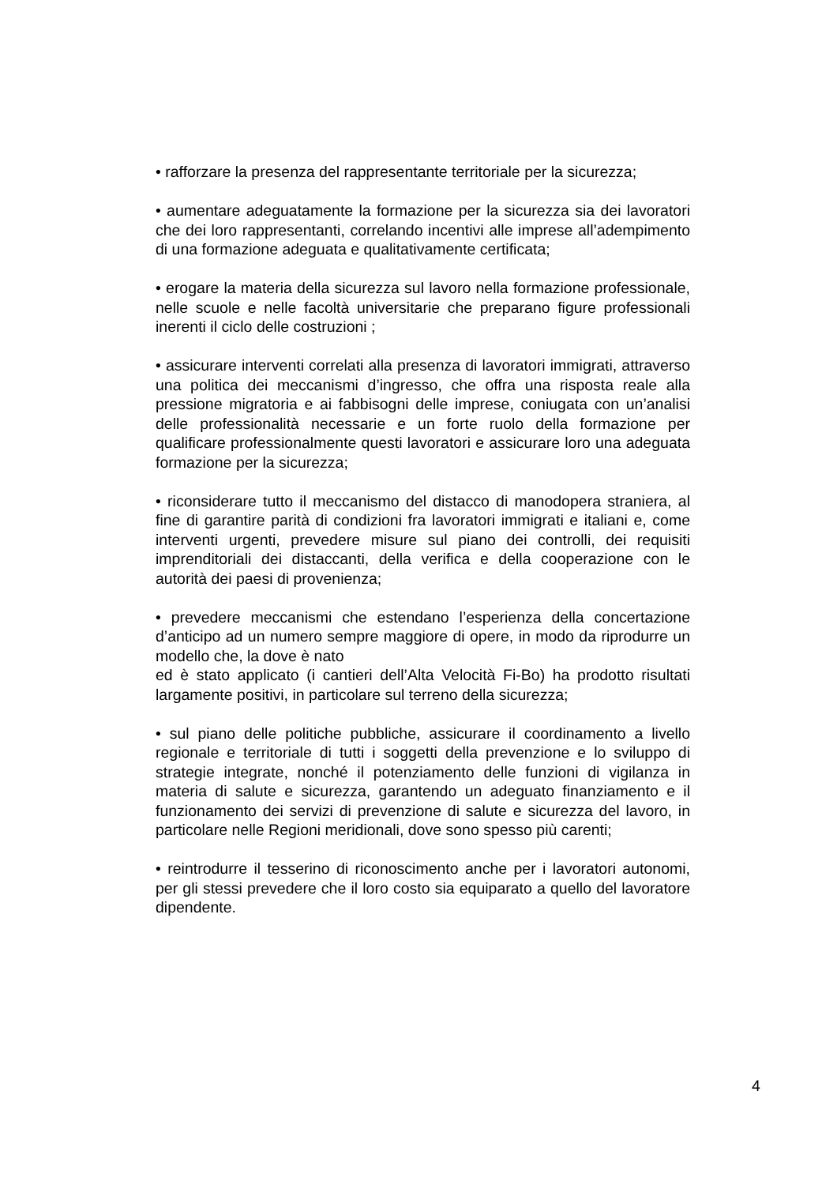• rafforzare la presenza del rappresentante territoriale per la sicurezza;
• aumentare adeguatamente la formazione per la sicurezza sia dei lavoratori che dei loro rappresentanti, correlando incentivi alle imprese all’adempimento di una formazione adeguata e qualitativamente certificata;
• erogare la materia della sicurezza sul lavoro nella formazione professionale, nelle scuole e nelle facoltà universitarie che preparano figure professionali inerenti il ciclo delle costruzioni ;
• assicurare interventi correlati alla presenza di lavoratori immigrati, attraverso una politica dei meccanismi d’ingresso, che offra una risposta reale alla pressione migratoria e ai fabbisogni delle imprese, coniugata con un’analisi delle professionalità necessarie e un forte ruolo della formazione per qualificare professionalmente questi lavoratori e assicurare loro una adeguata formazione per la sicurezza;
• riconsiderare tutto il meccanismo del distacco di manodopera straniera, al fine di garantire parità di condizioni fra lavoratori immigrati e italiani e, come interventi urgenti, prevedere misure sul piano dei controlli, dei requisiti imprenditoriali dei distaccanti, della verifica e della cooperazione con le autorità dei paesi di provenienza;
• prevedere meccanismi che estendano l’esperienza della concertazione d’anticipo ad un numero sempre maggiore di opere, in modo da riprodurre un modello che, la dove è nato
ed è stato applicato (i cantieri dell’Alta Velocità Fi-Bo) ha prodotto risultati largamente positivi, in particolare sul terreno della sicurezza;
• sul piano delle politiche pubbliche, assicurare il coordinamento a livello regionale e territoriale di tutti i soggetti della prevenzione e lo sviluppo di strategie integrate, nonché il potenziamento delle funzioni di vigilanza in materia di salute e sicurezza, garantendo un adeguato finanziamento e il funzionamento dei servizi di prevenzione di salute e sicurezza del lavoro, in particolare nelle Regioni meridionali, dove sono spesso più carenti;
• reintrodurre il tesserino di riconoscimento anche per i lavoratori autonomi, per gli stessi prevedere che il loro costo sia equiparato a quello del lavoratore dipendente.
4